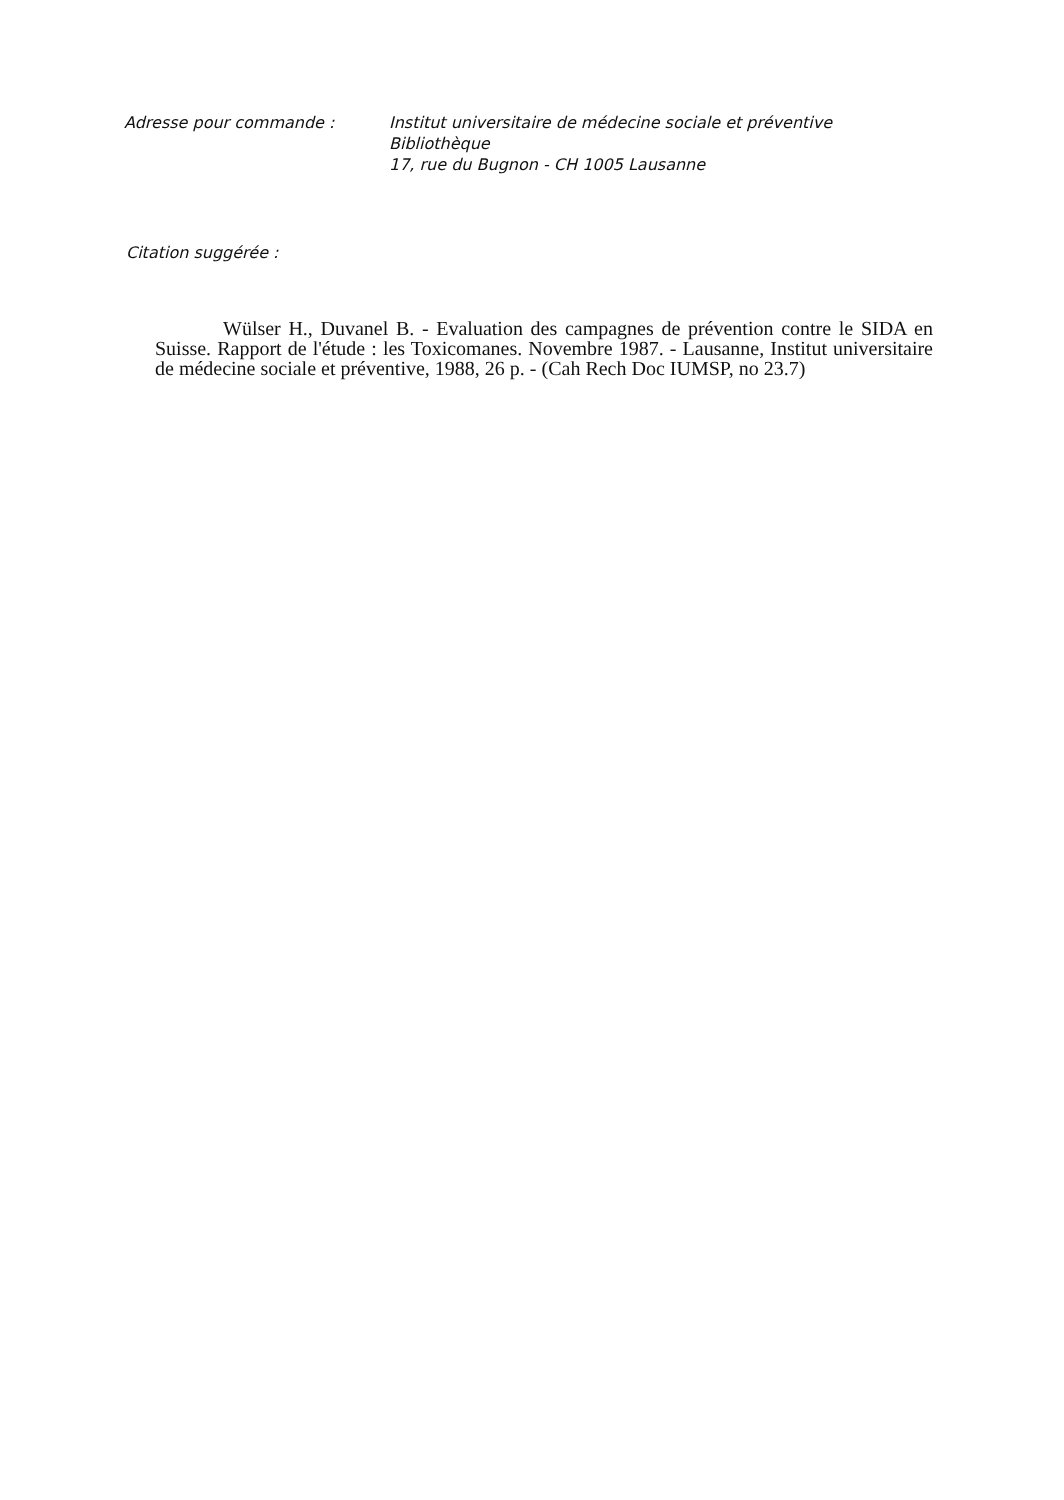Adresse pour commande : Institut universitaire de médecine sociale et préventive
Bibliothèque
17, rue du Bugnon - CH 1005 Lausanne
Citation suggérée :
Wülser H., Duvanel B. - Evaluation des campagnes de prévention contre le SIDA en Suisse. Rapport de l'étude : les Toxicomanes. Novembre 1987. - Lausanne, Institut universitaire de médecine sociale et préventive, 1988, 26 p. - (Cah Rech Doc IUMSP, no 23.7)